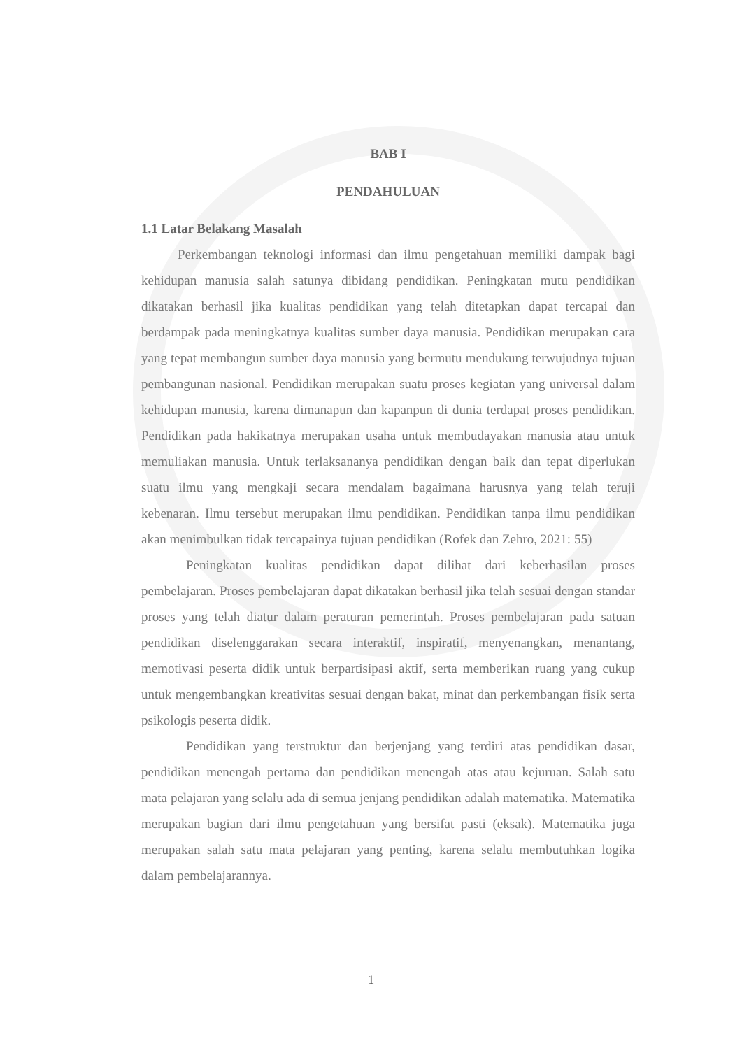BAB I
PENDAHULUAN
1.1 Latar Belakang Masalah
Perkembangan teknologi informasi dan ilmu pengetahuan memiliki dampak bagi kehidupan manusia salah satunya dibidang pendidikan. Peningkatan mutu pendidikan dikatakan berhasil jika kualitas pendidikan yang telah ditetapkan dapat tercapai dan berdampak pada meningkatnya kualitas sumber daya manusia. Pendidikan merupakan cara yang tepat membangun sumber daya manusia yang bermutu mendukung terwujudnya tujuan pembangunan nasional. Pendidikan merupakan suatu proses kegiatan yang universal dalam kehidupan manusia, karena dimanapun dan kapanpun di dunia terdapat proses pendidikan. Pendidikan pada hakikatnya merupakan usaha untuk membudayakan manusia atau untuk memuliakan manusia. Untuk terlaksananya pendidikan dengan baik dan tepat diperlukan suatu ilmu yang mengkaji secara mendalam bagaimana harusnya yang telah teruji kebenaran. Ilmu tersebut merupakan ilmu pendidikan. Pendidikan tanpa ilmu pendidikan akan menimbulkan tidak tercapainya tujuan pendidikan (Rofek dan Zehro, 2021: 55)
Peningkatan kualitas pendidikan dapat dilihat dari keberhasilan proses pembelajaran. Proses pembelajaran dapat dikatakan berhasil jika telah sesuai dengan standar proses yang telah diatur dalam peraturan pemerintah. Proses pembelajaran pada satuan pendidikan diselenggarakan secara interaktif, inspiratif, menyenangkan, menantang, memotivasi peserta didik untuk berpartisipasi aktif, serta memberikan ruang yang cukup untuk mengembangkan kreativitas sesuai dengan bakat, minat dan perkembangan fisik serta psikologis peserta didik.
Pendidikan yang terstruktur dan berjenjang yang terdiri atas pendidikan dasar, pendidikan menengah pertama dan pendidikan menengah atas atau kejuruan. Salah satu mata pelajaran yang selalu ada di semua jenjang pendidikan adalah matematika. Matematika merupakan bagian dari ilmu pengetahuan yang bersifat pasti (eksak). Matematika juga merupakan salah satu mata pelajaran yang penting, karena selalu membutuhkan logika dalam pembelajarannya.
1